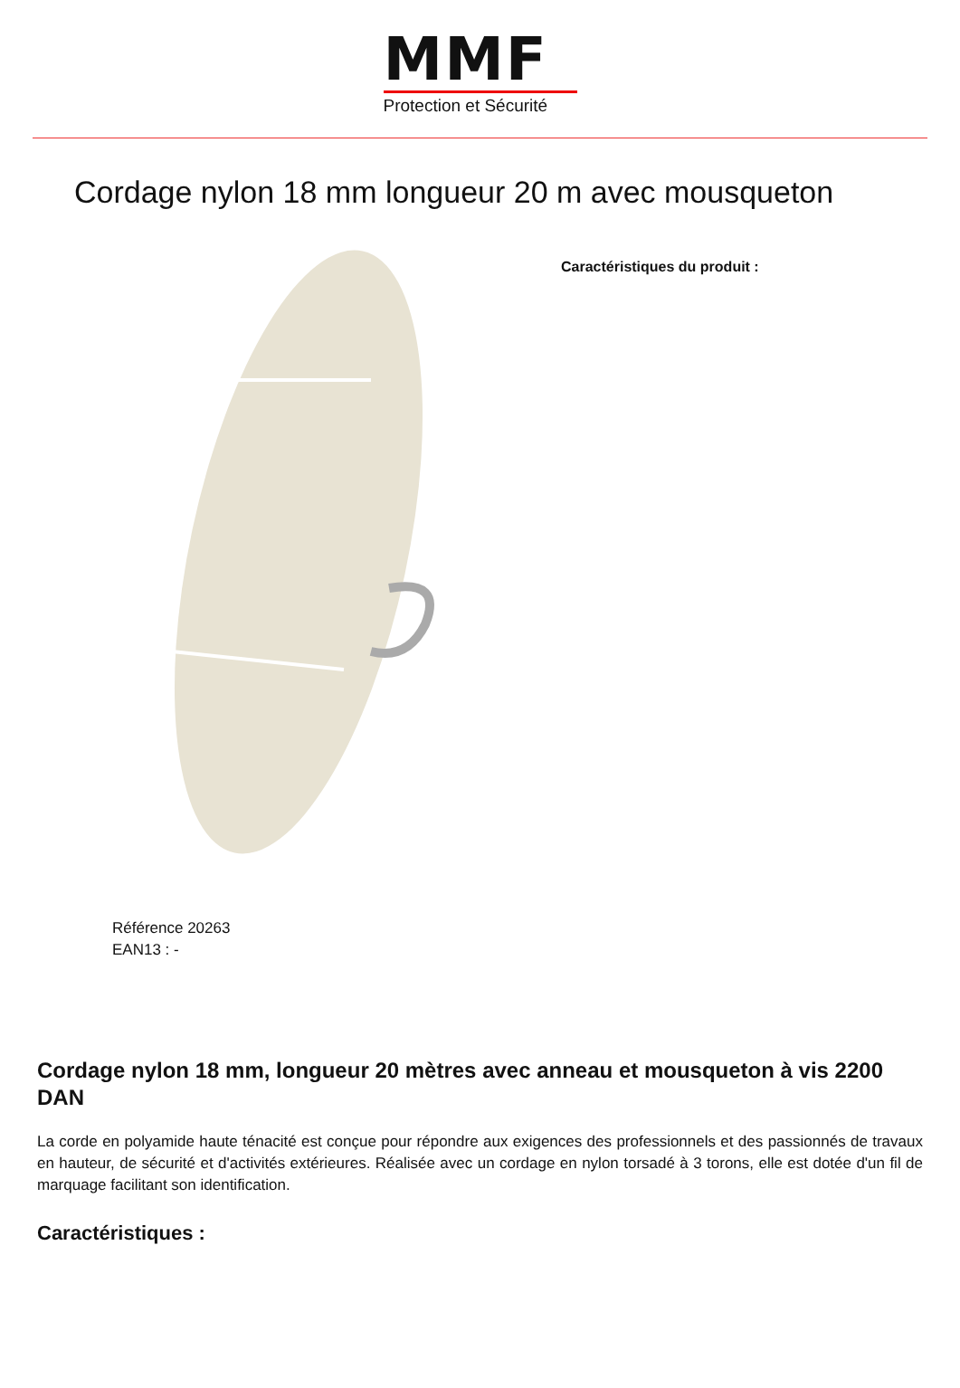MMF
Protection et Sécurité
Cordage nylon 18 mm longueur 20 m avec mousqueton
Référence 20263
EAN13 : -
Caractéristiques du produit :
Cordage nylon 18 mm, longueur 20 mètres avec anneau et mousqueton à vis 2200 DAN
La corde en polyamide haute ténacité est conçue pour répondre aux exigences des professionnels et des passionnés de travaux en hauteur, de sécurité et d'activités extérieures. Réalisée avec un cordage en nylon torsadé à 3 torons, elle est dotée d'un fil de marquage facilitant son identification.
Caractéristiques :